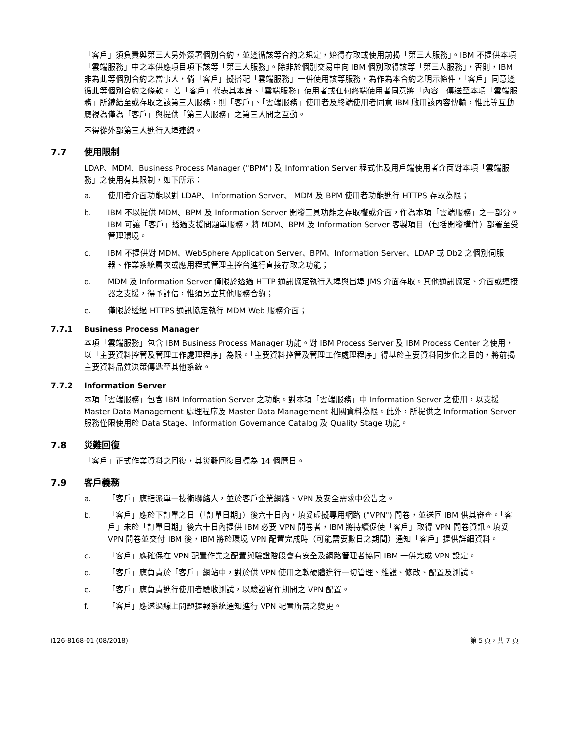「客戶」須負責與第三人另外簽署個別合約，並遵循該等合約之規定，始得存取或使用前揭「第三人服務」。IBM 不提供本項「雲端服務」中之本供應項目項下該等「第三人服務」。除非於個別交易中向 IBM 個別取得該等「第三人服務」，否則，IBM 非為此等個別合約之當事人，倘「客戶」擬搭配「雲端服務」一併使用該等服務，為作為本合約之明示條件，「客戶」同意遵循此等個別合約之條款。 若「客戶」代表其本身、「雲端服務」使用者或任何終端使用者同意將「內容」傳送至本項「雲端服務」所鏈結至或存取之該第三人服務，則「客戶」、「雲端服務」使用者及終端使用者同意 IBM 啟用該內容傳輸，惟此等互動應視為僅為「客戶」與提供「第三人服務」之第三人間之互動。
不得從外部第三人進行入埠連線。
7.7 使用限制
LDAP、MDM、Business Process Manager ("BPM") 及 Information Server 程式化及用戶端使用者介面對本項「雲端服務」之使用有其限制，如下所示：
a. 使用者介面功能以對 LDAP、 Information Server、 MDM 及 BPM 使用者功能進行 HTTPS 存取為限；
b. IBM 不以提供 MDM、BPM 及 Information Server 開發工具功能之存取權或介面，作為本項「雲端服務」之一部分。IBM 可讓「客戶」透過支援問題單服務，將 MDM、BPM 及 Information Server 客製項目（包括開發構件）部署至受管理環境。
c. IBM 不提供對 MDM、WebSphere Application Server、BPM、Information Server、LDAP 或 Db2 之個別伺服器、作業系統層次或應用程式管理主控台進行直接存取之功能；
d. MDM 及 Information Server 僅限於透過 HTTP 通訊協定執行入埠與出埠 JMS 介面存取。其他通訊協定、介面或連接器之支援，得予評估，惟須另立其他服務合約；
e. 僅限於透過 HTTPS 通訊協定執行 MDM Web 服務介面；
7.7.1 Business Process Manager
本項「雲端服務」包含 IBM Business Process Manager 功能。對 IBM Process Server 及 IBM Process Center 之使用，以「主要資料控管及管理工作處理程序」為限。「主要資料控管及管理工作處理程序」得基於主要資料同步化之目的，將前揭主要資料品質決策傳遞至其他系統。
7.7.2 Information Server
本項「雲端服務」包含 IBM Information Server 之功能。對本項「雲端服務」中 Information Server 之使用，以支援 Master Data Management 處理程序及 Master Data Management 相關資料為限。此外，所提供之 Information Server 服務僅限使用於 Data Stage、Information Governance Catalog 及 Quality Stage 功能。
7.8 災難回復
「客戶」正式作業資料之回復，其災難回復目標為 14 個曆日。
7.9 客戶義務
a. 「客戶」應指派單一技術聯絡人，並於客戶企業網路、VPN 及安全需求中公告之。
b. 「客戶」應於下訂單之日（「訂單日期」）後六十日內，填妥虛擬專用網路 ("VPN") 問卷，並送回 IBM 供其審查。「客戶」未於「訂單日期」後六十日內提供 IBM 必要 VPN 問卷者，IBM 將持續促使「客戶」取得 VPN 問卷資訊。填妥 VPN 問卷並交付 IBM 後，IBM 將於環境 VPN 配置完成時（可能需要數日之期間）通知「客戶」提供詳細資料。
c. 「客戶」應確保在 VPN 配置作業之配置與驗證階段會有安全及網路管理者協同 IBM 一併完成 VPN 設定。
d. 「客戶」應負責於「客戶」網站中，對於供 VPN 使用之軟硬體進行一切管理、維護、修改、配置及測試。
e. 「客戶」應負責進行使用者驗收測試，以驗證實作期間之 VPN 配置。
f. 「客戶」應透過線上問題提報系統通知進行 VPN 配置所需之變更。
i126-8168-01 (08/2018) 第 5 頁，共 7 頁